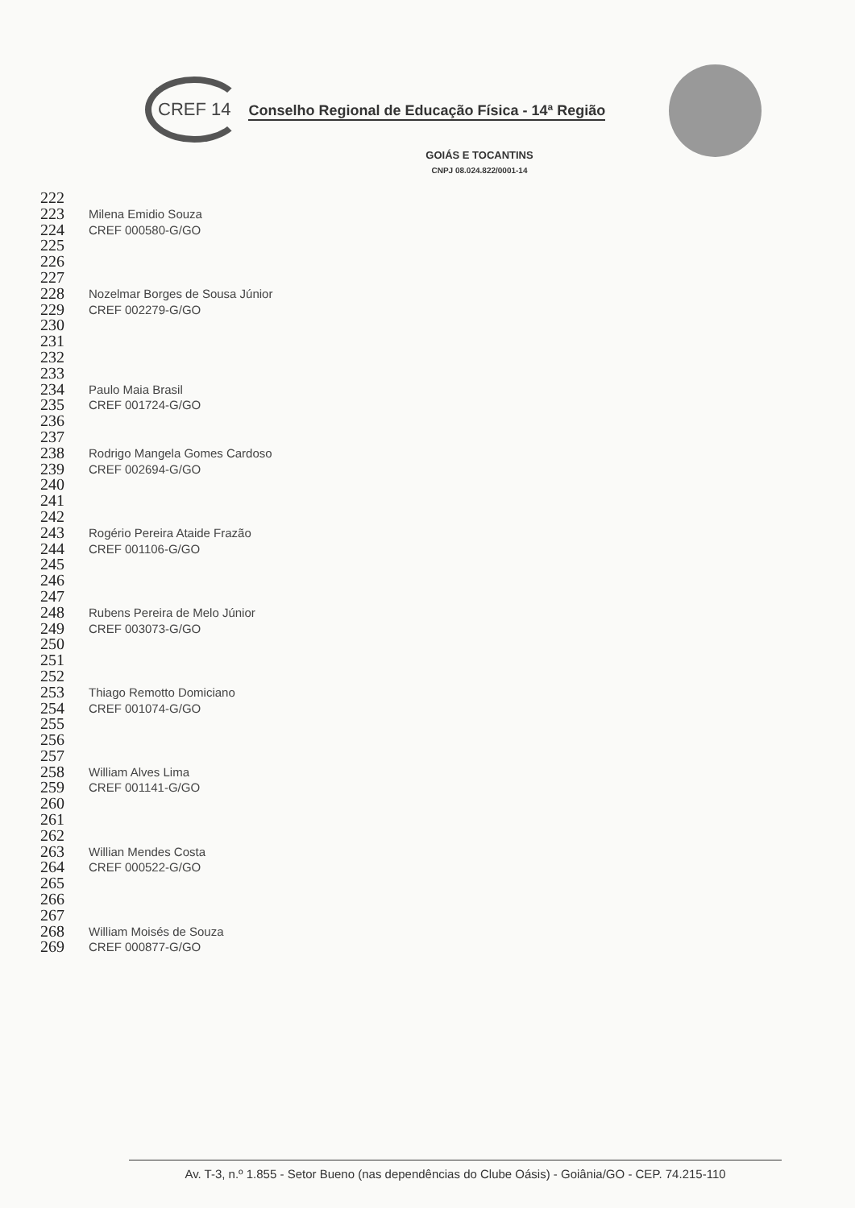CREF 14 Conselho Regional de Educação Física - 14ª Região
GOIÁS E TOCANTINS
CNPJ 08.024.822/0001-14
222
223 Milena Emidio Souza
224 CREF 000580-G/GO
225
226
227
228 Nozelmar Borges de Sousa Júnior
229 CREF 002279-G/GO
230
231
232
233
234 Paulo Maia Brasil
235 CREF 001724-G/GO
236
237
238 Rodrigo Mangela Gomes Cardoso
239 CREF 002694-G/GO
240
241
242
243 Rogério Pereira Ataide Frazão
244 CREF 001106-G/GO
245
246
247
248 Rubens Pereira de Melo Júnior
249 CREF 003073-G/GO
250
251
252
253 Thiago Remotto Domiciano
254 CREF 001074-G/GO
255
256
257
258 William Alves Lima
259 CREF 001141-G/GO
260
261
262
263 Willian Mendes Costa
264 CREF 000522-G/GO
265
266
267
268 William Moisés de Souza
269 CREF 000877-G/GO
Av. T-3, n.º 1.855 - Setor Bueno (nas dependências do Clube Oásis) - Goiânia/GO - CEP. 74.215-110